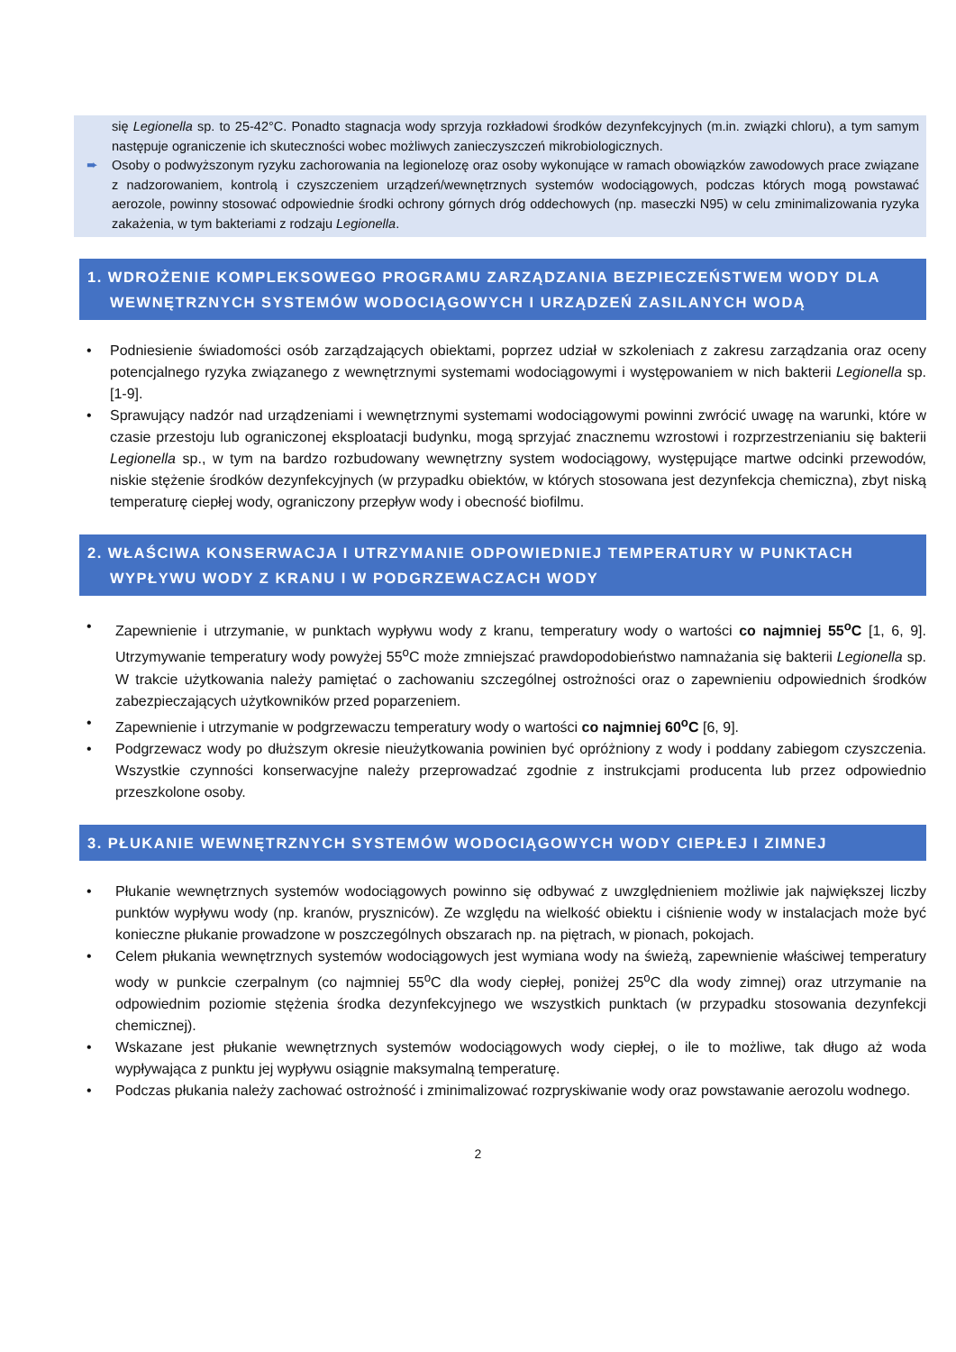się Legionella sp. to 25-42°C. Ponadto stagnacja wody sprzyja rozkładowi środków dezynfekcyjnych (m.in. związki chloru), a tym samym następuje ograniczenie ich skuteczności wobec możliwych zanieczyszczeń mikrobiologicznych.
➨ Osoby o podwyższonym ryzyku zachorowania na legionelozę oraz osoby wykonujące w ramach obowiązków zawodowych prace związane z nadzorowaniem, kontrolą i czyszczeniem urządzeń/wewnętrznych systemów wodociągowych, podczas których mogą powstawać aerozole, powinny stosować odpowiednie środki ochrony górnych dróg oddechowych (np. maseczki N95) w celu zminimalizowania ryzyka zakażenia, w tym bakteriami z rodzaju Legionella.
1. WDROŻENIE KOMPLEKSOWEGO PROGRAMU ZARZĄDZANIA BEZPIECZEŃSTWEM WODY DLA WEWNĘTRZNYCH SYSTEMÓW WODOCIĄGOWYCH I URZĄDZEŃ ZASILANYCH WODĄ
• Podniesienie świadomości osób zarządzających obiektami, poprzez udział w szkoleniach z zakresu zarządzania oraz oceny potencjalnego ryzyka związanego z wewnętrznymi systemami wodociągowymi i występowaniem w nich bakterii Legionella sp. [1-9].
• Sprawujący nadzór nad urządzeniami i wewnętrznymi systemami wodociągowymi powinni zwrócić uwagę na warunki, które w czasie przestoju lub ograniczonej eksploatacji budynku, mogą sprzyjać znacznemu wzrostowi i rozprzestrzenianiu się bakterii Legionella sp., w tym na bardzo rozbudowany wewnętrzny system wodociągowy, występujące martwe odcinki przewodów, niskie stężenie środków dezynfekcyjnych (w przypadku obiektów, w których stosowana jest dezynfekcja chemiczna), zbyt niską temperaturę ciepłej wody, ograniczony przepływ wody i obecność biofilmu.
2. WŁAŚCIWA KONSERWACJA I UTRZYMANIE ODPOWIEDNIEJ TEMPERATURY W PUNKTACH WYPŁYWU WODY Z KRANU I W PODGRZEWACZACH WODY
• Zapewnienie i utrzymanie, w punktach wypływu wody z kranu, temperatury wody o wartości co najmniej 55<sup>o</sup>C [1, 6, 9]. Utrzymywanie temperatury wody powyżej 55<sup>o</sup>C może zmniejszać prawdopodobieństwo namnażania się bakterii Legionella sp. W trakcie użytkowania należy pamiętać o zachowaniu szczególnej ostrożności oraz o zapewnieniu odpowiednich środków zabezpieczających użytkowników przed poparzeniem.
• Zapewnienie i utrzymanie w podgrzewaczu temperatury wody o wartości co najmniej 60<sup>o</sup>C [6, 9].
• Podgrzewacz wody po dłuższym okresie nieużytkowania powinien być opróżniony z wody i poddany zabiegom czyszczenia. Wszystkie czynności konserwacyjne należy przeprowadzać zgodnie z instrukcjami producenta lub przez odpowiednio przeszkolone osoby.
3. PŁUKANIE WEWNĘTRZNYCH SYSTEMÓW WODOCIĄGOWYCH WODY CIEPŁEJ I ZIMNEJ
• Płukanie wewnętrznych systemów wodociągowych powinno się odbywać z uwzględnieniem możliwie jak największej liczby punktów wypływu wody (np. kranów, pryszniców). Ze względu na wielkość obiektu i ciśnienie wody w instalacjach może być konieczne płukanie prowadzone w poszczególnych obszarach np. na piętrach, w pionach, pokojach.
• Celem płukania wewnętrznych systemów wodociągowych jest wymiana wody na świeżą, zapewnienie właściwej temperatury wody w punkcie czerpalnym (co najmniej 55<sup>o</sup>C dla wody ciepłej, poniżej 25<sup>o</sup>C dla wody zimnej) oraz utrzymanie na odpowiednim poziomie stężenia środka dezynfekcyjnego we wszystkich punktach (w przypadku stosowania dezynfekcji chemicznej).
• Wskazane jest płukanie wewnętrznych systemów wodociągowych wody ciepłej, o ile to możliwe, tak długo aż woda wypływająca z punktu jej wypływu osiągnie maksymalną temperaturę.
• Podczas płukania należy zachować ostrożność i zminimalizować rozpryskiwanie wody oraz powstawanie aerozolu wodnego.
2